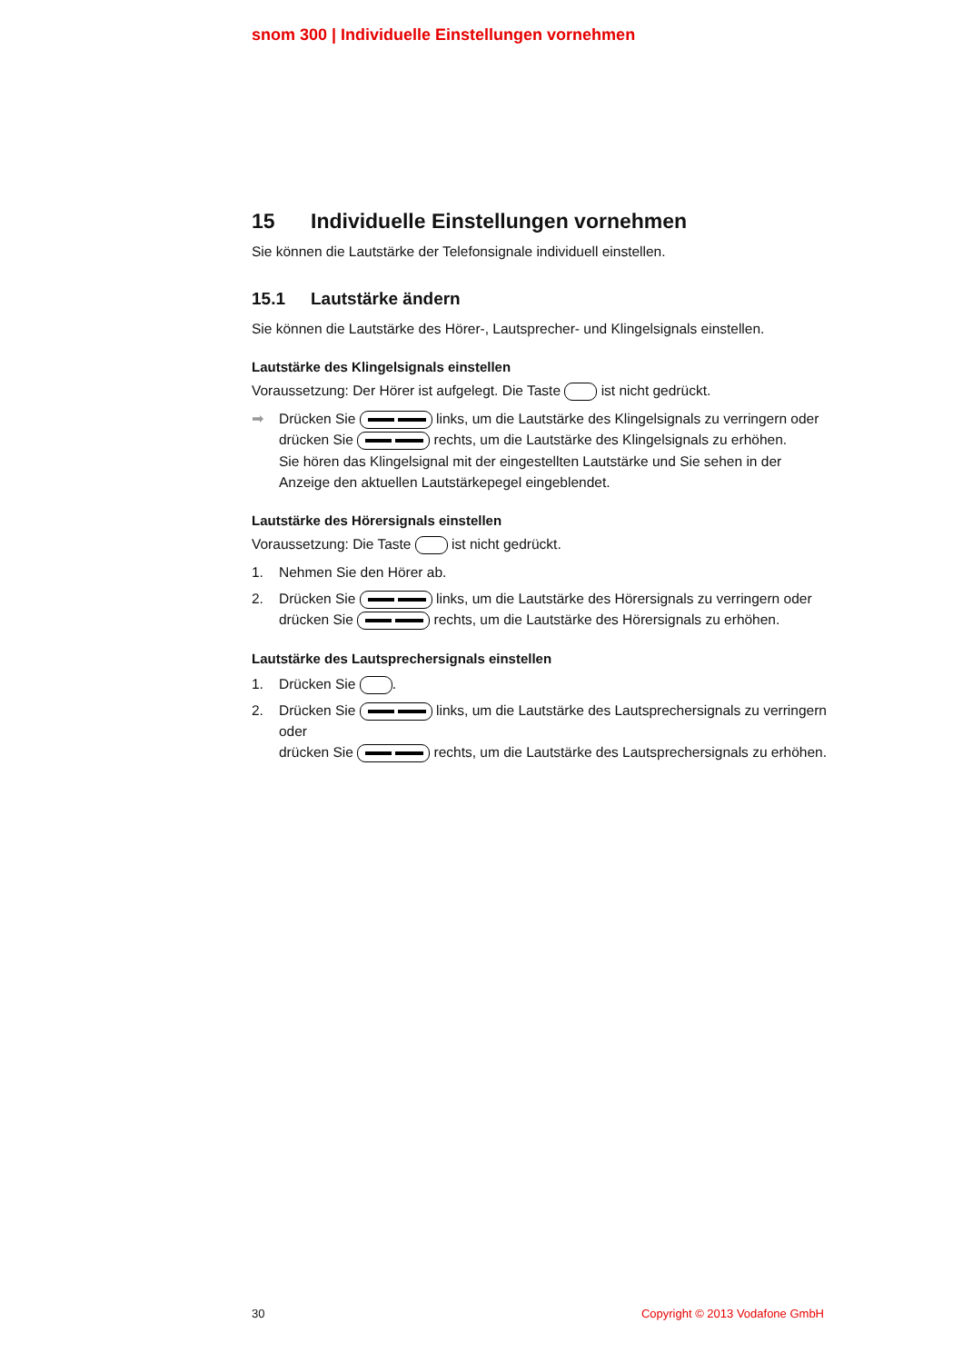snom 300 | Individuelle Einstellungen vornehmen
15 Individuelle Einstellungen vornehmen
Sie können die Lautstärke der Telefonsignale individuell einstellen.
15.1 Lautstärke ändern
Sie können die Lautstärke des Hörer-, Lautsprecher- und Klingelsignals einstellen.
Lautstärke des Klingelsignals einstellen
Voraussetzung: Der Hörer ist aufgelegt. Die Taste ist nicht gedrückt.
➡ Drücken Sie links, um die Lautstärke des Klingelsignals zu verringern oder drücken Sie rechts, um die Lautstärke des Klingelsignals zu erhöhen.
Sie hören das Klingelsignal mit der eingestellten Lautstärke und Sie sehen in der Anzeige den aktuellen Lautstärkepegel eingeblendet.
Lautstärke des Hörersignals einstellen
Voraussetzung: Die Taste ist nicht gedrückt.
1. Nehmen Sie den Hörer ab.
2. Drücken Sie links, um die Lautstärke des Hörersignals zu verringern oder drücken Sie rechts, um die Lautstärke des Hörersignals zu erhöhen.
Lautstärke des Lautsprechersignals einstellen
1. Drücken Sie .
2. Drücken Sie links, um die Lautstärke des Lautsprechersignals zu verringern oder
drücken Sie rechts, um die Lautstärke des Lautsprechersignals zu erhöhen.
30 Copyright © 2013 Vodafone GmbH